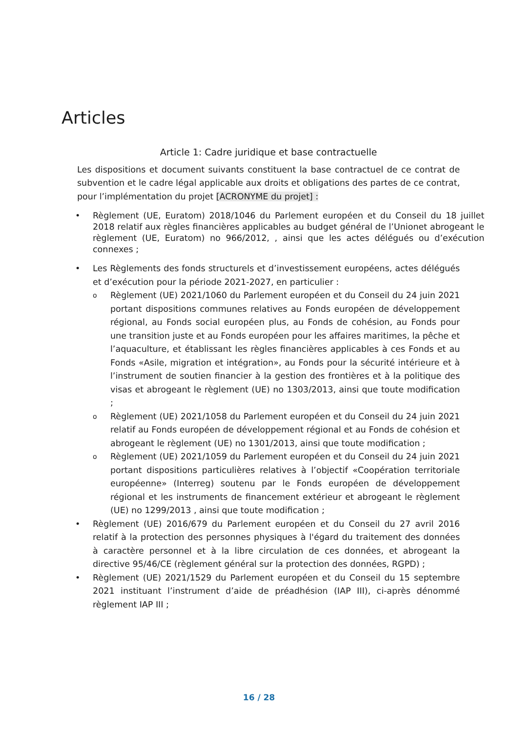Articles
Article 1: Cadre juridique et base contractuelle
Les dispositions et document suivants constituent la base contractuel de ce contrat de subvention et le cadre légal applicable aux droits et obligations des partes de ce contrat, pour l’implémentation du projet [ACRONYME du projet] :
• Règlement (UE, Euratom) 2018/1046 du Parlement européen et du Conseil du 18 juillet 2018 relatif aux règles financières applicables au budget général de l’Unionet abrogeant le règlement (UE, Euratom) no 966/2012, , ainsi que les actes délégués ou d’exécution connexes ;
• Les Règlements des fonds structurels et d’investissement européens, actes délégués et d’exécution pour la période 2021-2027, en particulier :
o Règlement (UE) 2021/1060 du Parlement européen et du Conseil du 24 juin 2021 portant dispositions communes relatives au Fonds européen de développement régional, au Fonds social européen plus, au Fonds de cohésion, au Fonds pour une transition juste et au Fonds européen pour les affaires maritimes, la pêche et l’aquaculture, et établissant les règles financières applicables à ces Fonds et au Fonds «Asile, migration et intégration», au Fonds pour la sécurité intérieure et à l’instrument de soutien financier à la gestion des frontières et à la politique des visas et abrogeant le règlement (UE) no 1303/2013, ainsi que toute modification ;
o Règlement (UE) 2021/1058 du Parlement européen et du Conseil du 24 juin 2021 relatif au Fonds européen de développement régional et au Fonds de cohésion et abrogeant le règlement (UE) no 1301/2013, ainsi que toute modification ;
o Règlement (UE) 2021/1059 du Parlement européen et du Conseil du 24 juin 2021 portant dispositions particulières relatives à l’objectif «Coopération territoriale européenne» (Interreg) soutenu par le Fonds européen de développement régional et les instruments de financement extérieur et abrogeant le règlement (UE) no 1299/2013 , ainsi que toute modification ;
• Règlement (UE) 2016/679 du Parlement européen et du Conseil du 27 avril 2016 relatif à la protection des personnes physiques à l'égard du traitement des données à caractère personnel et à la libre circulation de ces données, et abrogeant la directive 95/46/CE (règlement général sur la protection des données, RGPD) ;
• Règlement (UE) 2021/1529 du Parlement européen et du Conseil du 15 septembre 2021 instituant l’instrument d’aide de préadhésion (IAP III), ci-après dénommé règlement IAP III ;
16 / 28